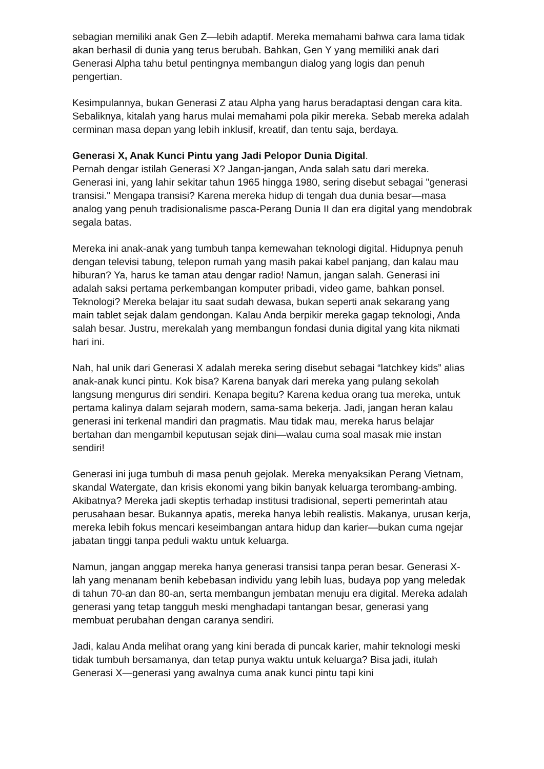sebagian memiliki anak Gen Z—lebih adaptif. Mereka memahami bahwa cara lama tidak akan berhasil di dunia yang terus berubah. Bahkan, Gen Y yang memiliki anak dari Generasi Alpha tahu betul pentingnya membangun dialog yang logis dan penuh pengertian.
Kesimpulannya, bukan Generasi Z atau Alpha yang harus beradaptasi dengan cara kita. Sebaliknya, kitalah yang harus mulai memahami pola pikir mereka. Sebab mereka adalah cerminan masa depan yang lebih inklusif, kreatif, dan tentu saja, berdaya.
Generasi X, Anak Kunci Pintu yang Jadi Pelopor Dunia Digital.
Pernah dengar istilah Generasi X? Jangan-jangan, Anda salah satu dari mereka. Generasi ini, yang lahir sekitar tahun 1965 hingga 1980, sering disebut sebagai "generasi transisi." Mengapa transisi? Karena mereka hidup di tengah dua dunia besar—masa analog yang penuh tradisionalisme pasca-Perang Dunia II dan era digital yang mendobrak segala batas.
Mereka ini anak-anak yang tumbuh tanpa kemewahan teknologi digital. Hidupnya penuh dengan televisi tabung, telepon rumah yang masih pakai kabel panjang, dan kalau mau hiburan? Ya, harus ke taman atau dengar radio! Namun, jangan salah. Generasi ini adalah saksi pertama perkembangan komputer pribadi, video game, bahkan ponsel. Teknologi? Mereka belajar itu saat sudah dewasa, bukan seperti anak sekarang yang main tablet sejak dalam gendongan. Kalau Anda berpikir mereka gagap teknologi, Anda salah besar. Justru, merekalah yang membangun fondasi dunia digital yang kita nikmati hari ini.
Nah, hal unik dari Generasi X adalah mereka sering disebut sebagai “latchkey kids” alias anak-anak kunci pintu. Kok bisa? Karena banyak dari mereka yang pulang sekolah langsung mengurus diri sendiri. Kenapa begitu? Karena kedua orang tua mereka, untuk pertama kalinya dalam sejarah modern, sama-sama bekerja. Jadi, jangan heran kalau generasi ini terkenal mandiri dan pragmatis. Mau tidak mau, mereka harus belajar bertahan dan mengambil keputusan sejak dini—walau cuma soal masak mie instan sendiri!
Generasi ini juga tumbuh di masa penuh gejolak. Mereka menyaksikan Perang Vietnam, skandal Watergate, dan krisis ekonomi yang bikin banyak keluarga terombang-ambing. Akibatnya? Mereka jadi skeptis terhadap institusi tradisional, seperti pemerintah atau perusahaan besar. Bukannya apatis, mereka hanya lebih realistis. Makanya, urusan kerja, mereka lebih fokus mencari keseimbangan antara hidup dan karier—bukan cuma ngejar jabatan tinggi tanpa peduli waktu untuk keluarga.
Namun, jangan anggap mereka hanya generasi transisi tanpa peran besar. Generasi X-lah yang menanam benih kebebasan individu yang lebih luas, budaya pop yang meledak di tahun 70-an dan 80-an, serta membangun jembatan menuju era digital. Mereka adalah generasi yang tetap tangguh meski menghadapi tantangan besar, generasi yang membuat perubahan dengan caranya sendiri.
Jadi, kalau Anda melihat orang yang kini berada di puncak karier, mahir teknologi meski tidak tumbuh bersamanya, dan tetap punya waktu untuk keluarga? Bisa jadi, itulah Generasi X—generasi yang awalnya cuma anak kunci pintu tapi kini